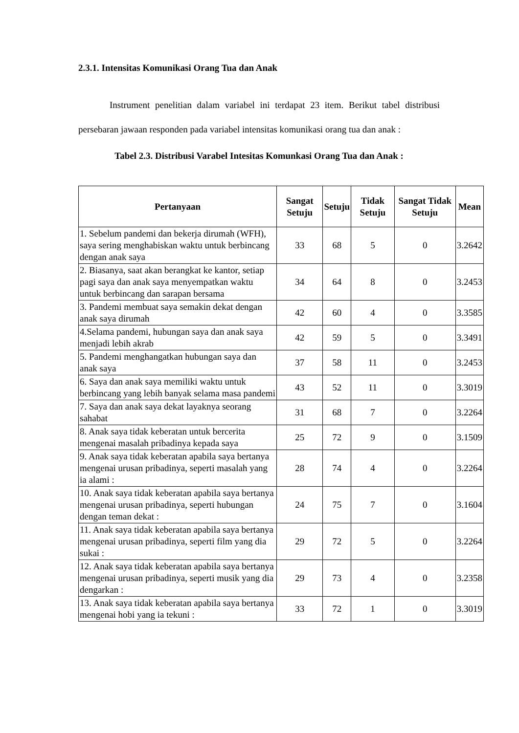2.3.1. Intensitas Komunikasi Orang Tua dan Anak
Instrument penelitian dalam variabel ini terdapat 23 item. Berikut tabel distribusi persebaran jawaan responden pada variabel intensitas komunikasi orang tua dan anak :
Tabel 2.3. Distribusi Varabel Intesitas Komunkasi Orang Tua dan Anak :
| Pertanyaan | Sangat Setuju | Setuju | Tidak Setuju | Sangat Tidak Setuju | Mean |
| --- | --- | --- | --- | --- | --- |
| 1. Sebelum pandemi dan bekerja dirumah (WFH), saya sering menghabiskan waktu untuk berbincang dengan anak saya | 33 | 68 | 5 | 0 | 3.2642 |
| 2. Biasanya, saat akan berangkat ke kantor, setiap pagi saya dan anak saya menyempatkan waktu untuk berbincang dan sarapan bersama | 34 | 64 | 8 | 0 | 3.2453 |
| 3. Pandemi membuat saya semakin dekat dengan anak saya dirumah | 42 | 60 | 4 | 0 | 3.3585 |
| 4.Selama pandemi, hubungan saya dan anak saya menjadi lebih akrab | 42 | 59 | 5 | 0 | 3.3491 |
| 5. Pandemi menghangatkan hubungan saya dan anak saya | 37 | 58 | 11 | 0 | 3.2453 |
| 6. Saya dan anak saya memiliki waktu untuk berbincang yang lebih banyak selama masa pandemi | 43 | 52 | 11 | 0 | 3.3019 |
| 7. Saya dan anak saya dekat layaknya seorang sahabat | 31 | 68 | 7 | 0 | 3.2264 |
| 8. Anak saya tidak keberatan untuk bercerita mengenai masalah pribadinya kepada saya | 25 | 72 | 9 | 0 | 3.1509 |
| 9. Anak saya tidak keberatan apabila saya bertanya mengenai urusan pribadinya, seperti masalah yang ia alami : | 28 | 74 | 4 | 0 | 3.2264 |
| 10. Anak saya tidak keberatan apabila saya bertanya mengenai urusan pribadinya, seperti hubungan dengan teman dekat : | 24 | 75 | 7 | 0 | 3.1604 |
| 11. Anak saya tidak keberatan apabila saya bertanya mengenai urusan pribadinya, seperti film yang dia sukai : | 29 | 72 | 5 | 0 | 3.2264 |
| 12. Anak saya tidak keberatan apabila saya bertanya mengenai urusan pribadinya, seperti musik yang dia dengarkan : | 29 | 73 | 4 | 0 | 3.2358 |
| 13. Anak saya tidak keberatan apabila saya bertanya mengenai hobi yang ia tekuni : | 33 | 72 | 1 | 0 | 3.3019 |